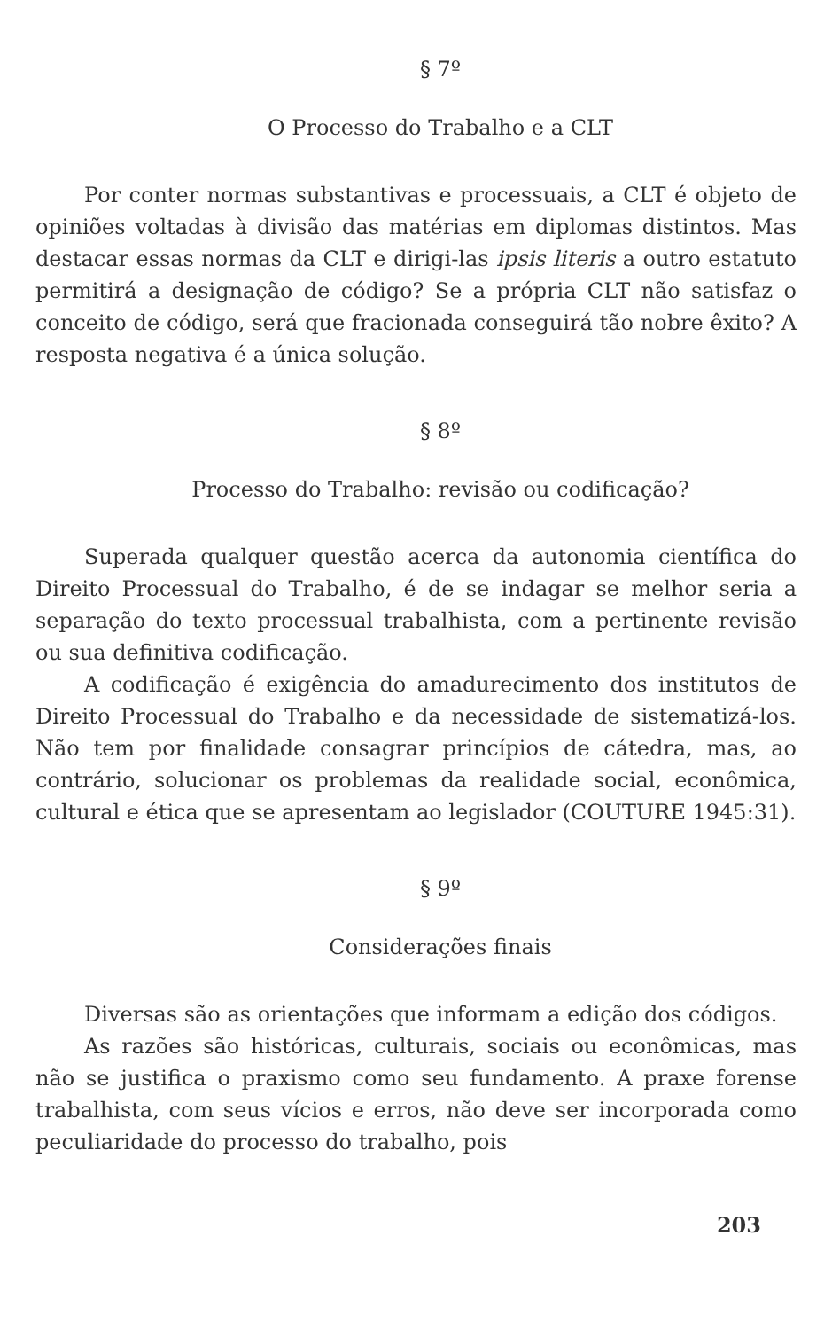§ 7º
O Processo do Trabalho e a CLT
Por conter normas substantivas e processuais, a CLT é objeto de opiniões voltadas à divisão das matérias em diplomas distintos. Mas destacar essas normas da CLT e dirigi-las ipsis literis a outro estatuto permitirá a designação de código? Se a própria CLT não satisfaz o conceito de código, será que fracionada conseguirá tão nobre êxito? A resposta negativa é a única solução.
§ 8º
Processo do Trabalho: revisão ou codificação?
Superada qualquer questão acerca da autonomia científica do Direito Processual do Trabalho, é de se indagar se melhor seria a separação do texto processual trabalhista, com a pertinente revisão ou sua definitiva codificação.
A codificação é exigência do amadurecimento dos institutos de Direito Processual do Trabalho e da necessidade de sistematizá-los. Não tem por finalidade consagrar princípios de cátedra, mas, ao contrário, solucionar os problemas da realidade social, econômica, cultural e ética que se apresentam ao legislador (COUTURE 1945:31).
§ 9º
Considerações finais
Diversas são as orientações que informam a edição dos códigos.
As razões são históricas, culturais, sociais ou econômicas, mas não se justifica o praxismo como seu fundamento. A praxe forense trabalhista, com seus vícios e erros, não deve ser incorporada como peculiaridade do processo do trabalho, pois
203